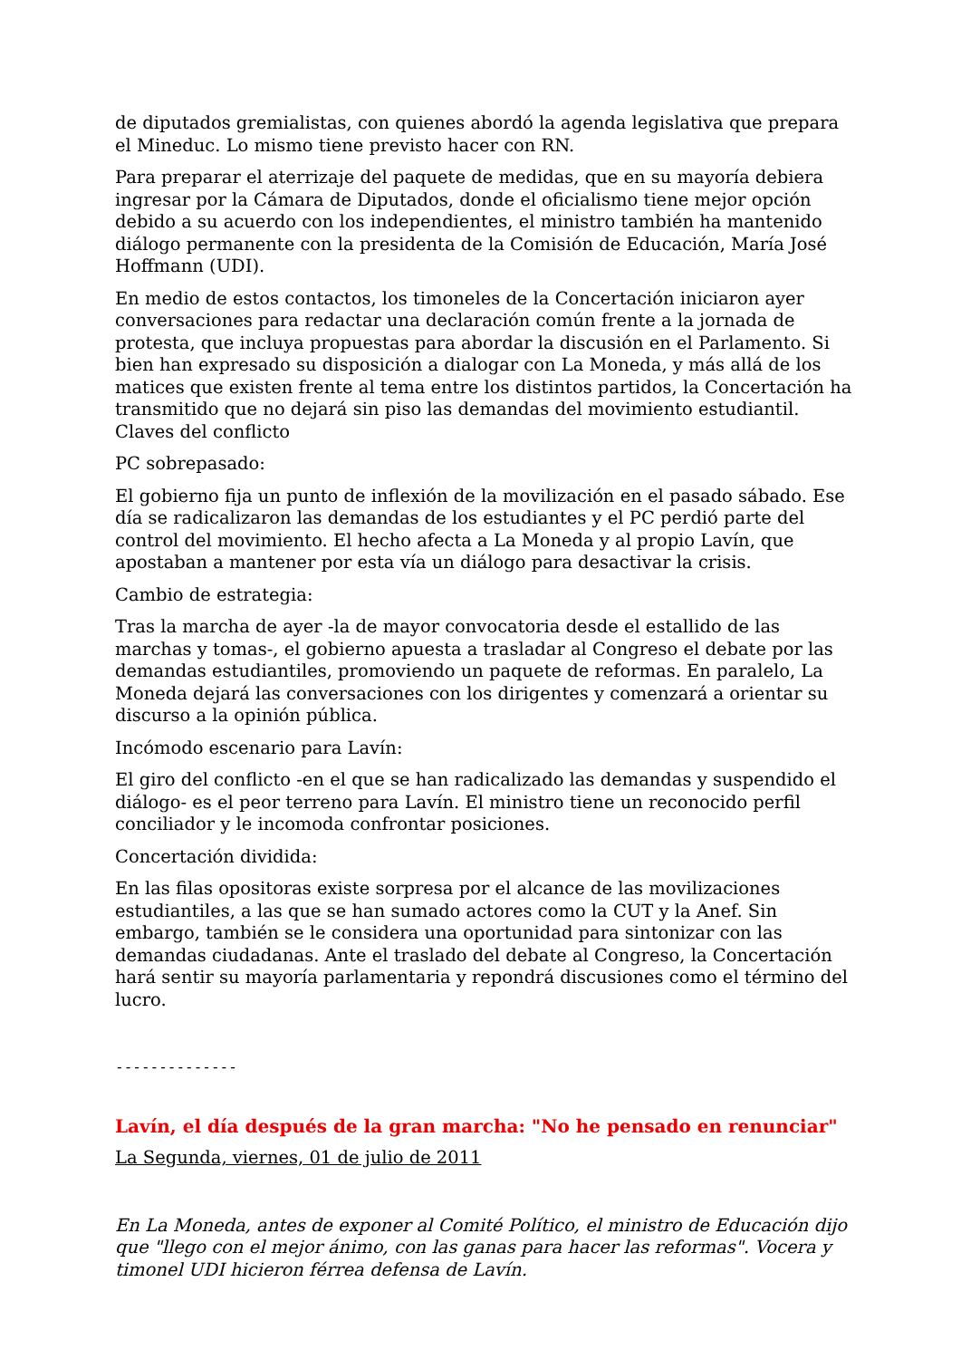de diputados gremialistas, con quienes abordó la agenda legislativa que prepara el Mineduc. Lo mismo tiene previsto hacer con RN.
Para preparar el aterrizaje del paquete de medidas, que en su mayoría debiera ingresar por la Cámara de Diputados, donde el oficialismo tiene mejor opción debido a su acuerdo con los independientes, el ministro también ha mantenido diálogo permanente con la presidenta de la Comisión de Educación, María José Hoffmann (UDI).
En medio de estos contactos, los timoneles de la Concertación iniciaron ayer conversaciones para redactar una declaración común frente a la jornada de protesta, que incluya propuestas para abordar la discusión en el Parlamento. Si bien han expresado su disposición a dialogar con La Moneda, y más allá de los matices que existen frente al tema entre los distintos partidos, la Concertación ha transmitido que no dejará sin piso las demandas del movimiento estudiantil.
Claves del conflicto
PC sobrepasado:
El gobierno fija un punto de inflexión de la movilización en el pasado sábado. Ese día se radicalizaron las demandas de los estudiantes y el PC perdió parte del control del movimiento. El hecho afecta a La Moneda y al propio Lavín, que apostaban a mantener por esta vía un diálogo para desactivar la crisis.
Cambio de estrategia:
Tras la marcha de ayer -la de mayor convocatoria desde el estallido de las marchas y tomas-, el gobierno apuesta a trasladar al Congreso el debate por las demandas estudiantiles, promoviendo un paquete de reformas. En paralelo, La Moneda dejará las conversaciones con los dirigentes y comenzará a orientar su discurso a la opinión pública.
Incómodo escenario para Lavín:
El giro del conflicto -en el que se han radicalizado las demandas y suspendido el diálogo- es el peor terreno para Lavín. El ministro tiene un reconocido perfil conciliador y le incomoda confrontar posiciones.
Concertación dividida:
En las filas opositoras existe sorpresa por el alcance de las movilizaciones estudiantiles, a las que se han sumado actores como la CUT y la Anef. Sin embargo, también se le considera una oportunidad para sintonizar con las demandas ciudadanas. Ante el traslado del debate al Congreso, la Concertación hará sentir su mayoría parlamentaria y repondrá discusiones como el término del lucro.
--------------
Lavín, el día después de la gran marcha: "No he pensado en renunciar"
La Segunda, viernes, 01 de julio de 2011
En La Moneda, antes de exponer al Comité Político, el ministro de Educación dijo que "llego con el mejor ánimo, con las ganas para hacer las reformas". Vocera y timonel UDI hicieron férrea defensa de Lavín.